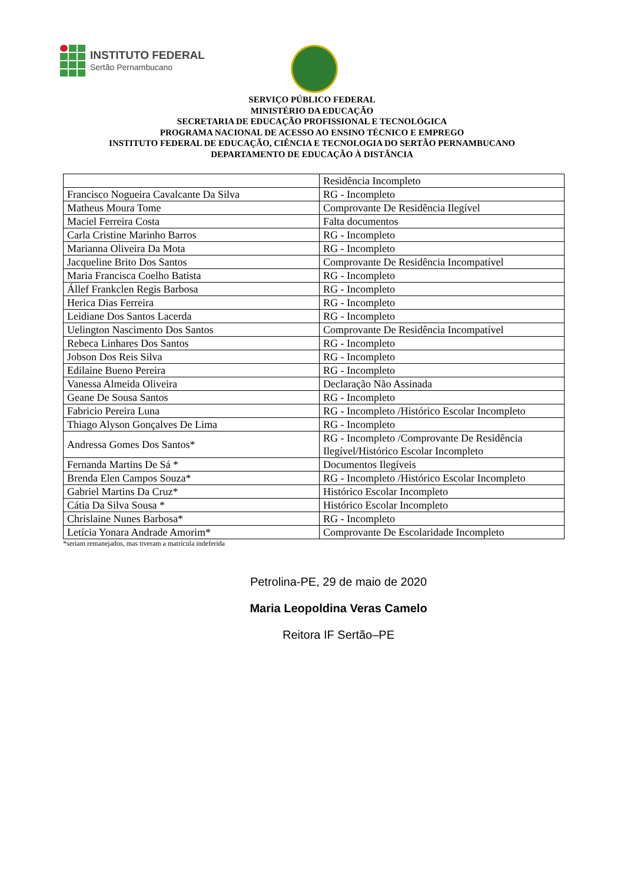INSTITUTO FEDERAL
Sertão Pernambucano
SERVIÇO PÚBLICO FEDERAL
MINISTÉRIO DA EDUCAÇÃO
SECRETARIA DE EDUCAÇÃO PROFISSIONAL E TECNOLÓGICA
PROGRAMA NACIONAL DE ACESSO AO ENSINO TÉCNICO E EMPREGO
INSTITUTO FEDERAL DE EDUCAÇÃO, CIÊNCIA E TECNOLOGIA DO SERTÃO PERNAMBUCANO
DEPARTAMENTO DE EDUCAÇÃO À DISTÂNCIA
| | Residência Incompleto |
| Francisco Nogueira Cavalcante Da Silva | RG - Incompleto |
| Matheus Moura Tome | Comprovante De Residência Ilegível |
| Maciel Ferreira Costa | Falta documentos |
| Carla Cristine Marinho Barros | RG - Incompleto |
| Marianna Oliveira Da Mota | RG - Incompleto |
| Jacqueline Brito Dos Santos | Comprovante De Residência Incompatível |
| Maria Francisca Coelho Batista | RG - Incompleto |
| Állef Frankclen Regis Barbosa | RG - Incompleto |
| Herica Dias Ferreira | RG - Incompleto |
| Leidiane Dos Santos Lacerda | RG - Incompleto |
| Uelington Nascimento Dos Santos | Comprovante De Residência Incompatível |
| Rebeca Linhares Dos Santos | RG - Incompleto |
| Jobson Dos Reis Silva | RG - Incompleto |
| Edilaine Bueno Pereira | RG - Incompleto |
| Vanessa Almeida Oliveira | Declaração Não Assinada |
| Geane De Sousa Santos | RG - Incompleto |
| Fabricio Pereira Luna | RG - Incompleto /Histórico Escolar Incompleto |
| Thiago Alyson Gonçalves De Lima | RG - Incompleto |
| Andressa Gomes Dos Santos* | RG - Incompleto /Comprovante De Residência Ilegível/Histórico Escolar Incompleto |
| Fernanda Martins De Sá * | Documentos Ilegíveis |
| Brenda Elen Campos Souza* | RG - Incompleto /Histórico Escolar Incompleto |
| Gabriel Martins Da Cruz* | Histórico Escolar Incompleto |
| Cátia Da Silva Sousa * | Histórico Escolar Incompleto |
| Chrislaine Nunes Barbosa* | RG - Incompleto |
| Letícia Yonara Andrade Amorim* | Comprovante De Escolaridade Incompleto |
*seriam remanejados, mas tiveram a matrícula indeferida
Petrolina-PE, 29 de maio de 2020
Maria Leopoldina Veras Camelo
Reitora IF Sertão–PE